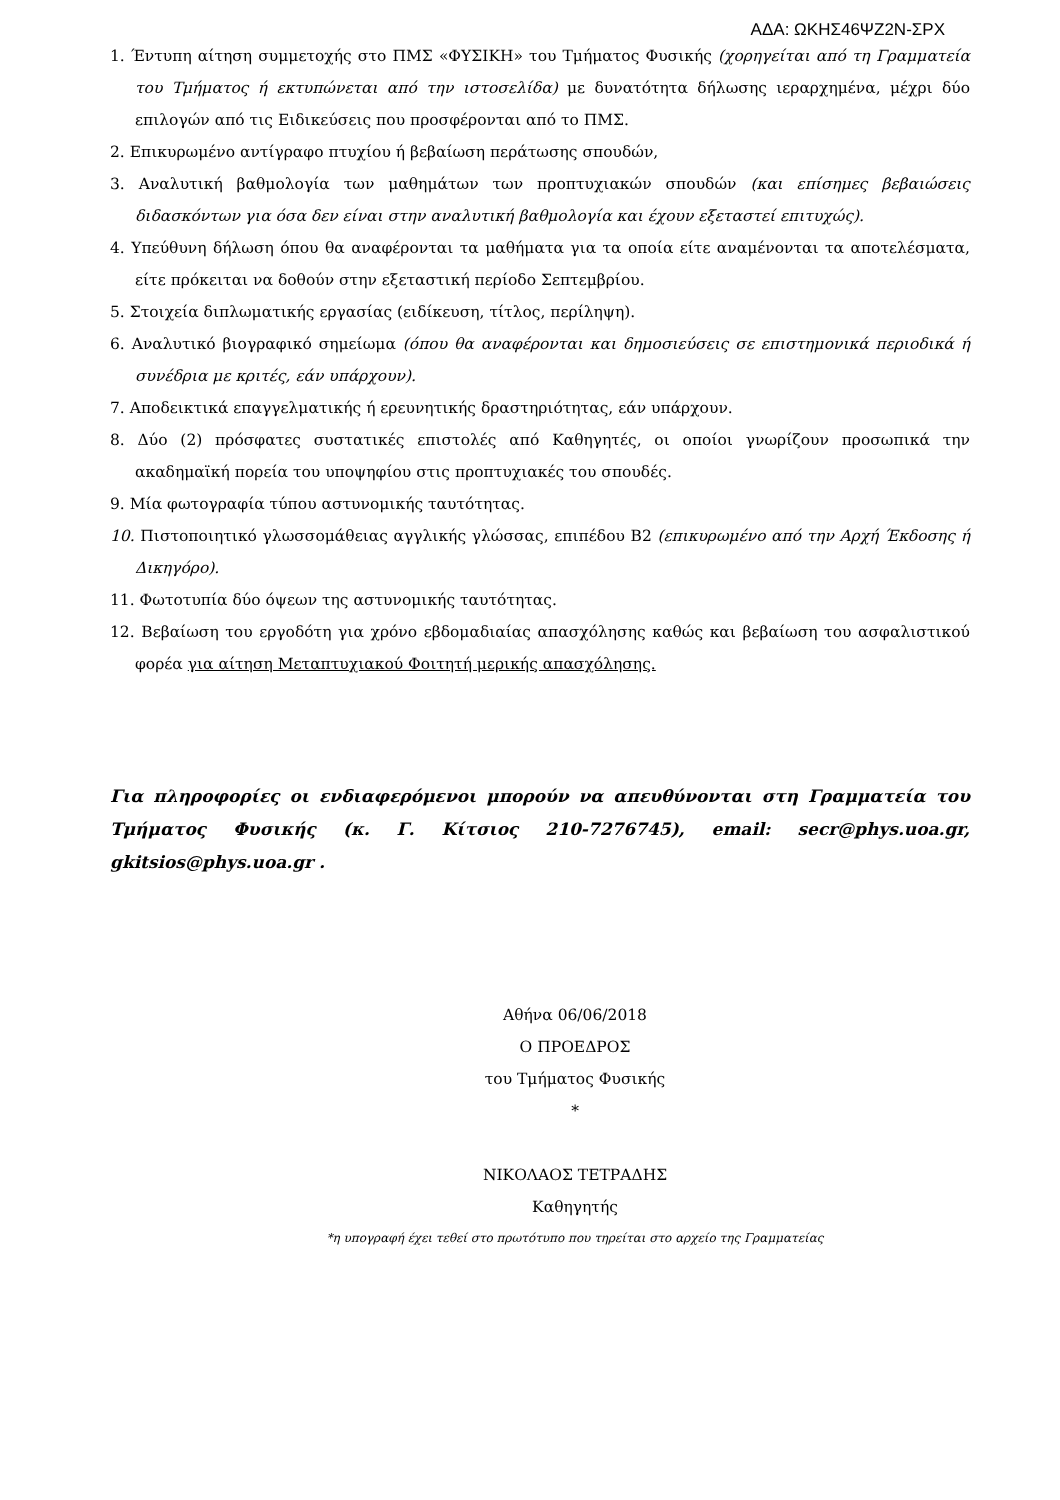ΑΔΑ: ΩΚΗΣ46ΨΖ2Ν-ΣΡΧ
1. Έντυπη αίτηση συμμετοχής στο ΠΜΣ «ΦΥΣΙΚΗ» του Τμήματος Φυσικής (χορηγείται από τη Γραμματεία του Τμήματος ή εκτυπώνεται από την ιστοσελίδα) με δυνατότητα δήλωσης ιεραρχημένα, μέχρι δύο επιλογών από τις Ειδικεύσεις που προσφέρονται από το ΠΜΣ.
2. Επικυρωμένο αντίγραφο πτυχίου ή βεβαίωση περάτωσης σπουδών,
3. Αναλυτική βαθμολογία των μαθημάτων των προπτυχιακών σπουδών (και επίσημες βεβαιώσεις διδασκόντων για όσα δεν είναι στην αναλυτική βαθμολογία και έχουν εξεταστεί επιτυχώς).
4. Υπεύθυνη δήλωση όπου θα αναφέρονται τα μαθήματα για τα οποία είτε αναμένονται τα αποτελέσματα, είτε πρόκειται να δοθούν στην εξεταστική περίοδο Σεπτεμβρίου.
5. Στοιχεία διπλωματικής εργασίας (ειδίκευση, τίτλος, περίληψη).
6. Αναλυτικό βιογραφικό σημείωμα (όπου θα αναφέρονται και δημοσιεύσεις σε επιστημονικά περιοδικά ή συνέδρια με κριτές, εάν υπάρχουν).
7. Αποδεικτικά επαγγελματικής ή ερευνητικής δραστηριότητας, εάν υπάρχουν.
8. Δύο (2) πρόσφατες συστατικές επιστολές από Καθηγητές, οι οποίοι γνωρίζουν προσωπικά την ακαδημαϊκή πορεία του υποψηφίου στις προπτυχιακές του σπουδές.
9. Μία φωτογραφία τύπου αστυνομικής ταυτότητας.
10. Πιστοποιητικό γλωσσομάθειας αγγλικής γλώσσας, επιπέδου Β2 (επικυρωμένο από την Αρχή Έκδοσης ή Δικηγόρο).
11. Φωτοτυπία δύο όψεων της αστυνομικής ταυτότητας.
12. Βεβαίωση του εργοδότη για χρόνο εβδομαδιαίας απασχόλησης καθώς και βεβαίωση του ασφαλιστικού φορέα για αίτηση Μεταπτυχιακού Φοιτητή μερικής απασχόλησης.
Για πληροφορίες οι ενδιαφερόμενοι μπορούν να απευθύνονται στη Γραμματεία του Τμήματος Φυσικής (κ. Γ. Κίτσιος 210-7276745), email: secr@phys.uoa.gr, gkitsios@phys.uoa.gr .
Αθήνα 06/06/2018
Ο ΠΡΟΕΔΡΟΣ
του Τμήματος Φυσικής
*
ΝΙΚΟΛΑΟΣ ΤΕΤΡΑΔΗΣ
Καθηγητής
*η υπογραφή έχει τεθεί στο πρωτότυπο που τηρείται στο αρχείο της Γραμματείας